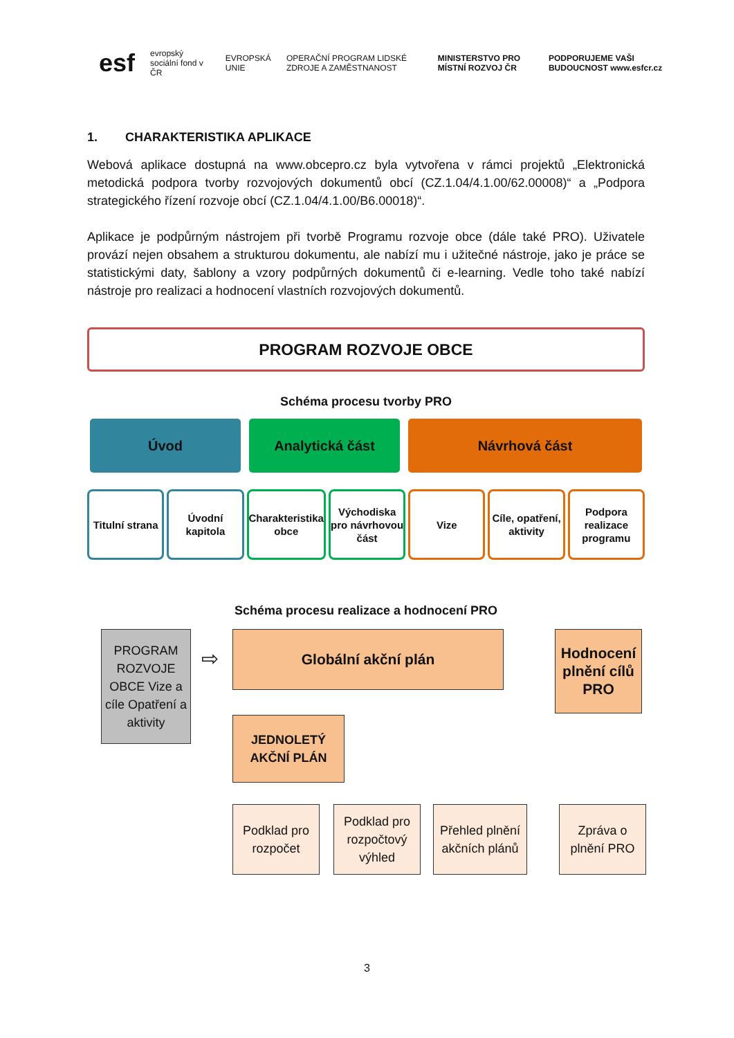esf evropský sociální fond v ČR EVROPSKÁ UNIE OPERAČNÍ PROGRAM LIDSKÉ ZDROJE A ZAMĚSTNANOST MINISTERSTVO PRO MÍSTNÍ ROZVOJ ČR PODPORUJEME VAŠI BUDOUCNOST www.esfcr.cz
1. CHARAKTERISTIKA APLIKACE
Webová aplikace dostupná na www.obcepro.cz byla vytvořena v rámci projektů „Elektronická metodická podpora tvorby rozvojových dokumentů obcí (CZ.1.04/4.1.00/62.00008)“ a „Podpora strategického řízení rozvoje obcí (CZ.1.04/4.1.00/B6.00018)“.
Aplikace je podpůrným nástrojem při tvorbě Programu rozvoje obce (dále také PRO). Uživatele provází nejen obsahem a strukturou dokumentu, ale nabízí mu i užitečné nástroje, jako je práce se statistickými daty, šablony a vzory podpůrných dokumentů či e-learning. Vedle toho také nabízí nástroje pro realizaci a hodnocení vlastních rozvojových dokumentů.
PROGRAM ROZVOJE OBCE
Schéma procesu tvorby PRO
Úvod Analytická část Návrhová část
Titulní strana Úvodní kapitola Charakteristika obce Východiska pro návrhovou část Vize Cíle, opatření, aktivity Podpora realizace programu
Schéma procesu realizace a hodnocení PRO
PROGRAM ROZVOJE OBCE Vize a cíle Opatření a aktivity
⇨
Globální akční plán
Hodnocení plnění cílů PRO
JEDNOLETÝ AKČNÍ PLÁN
Podklad pro rozpočet
Podklad pro rozpočtový výhled
Přehled plnění akčních plánů
Zpráva o plnění PRO
3